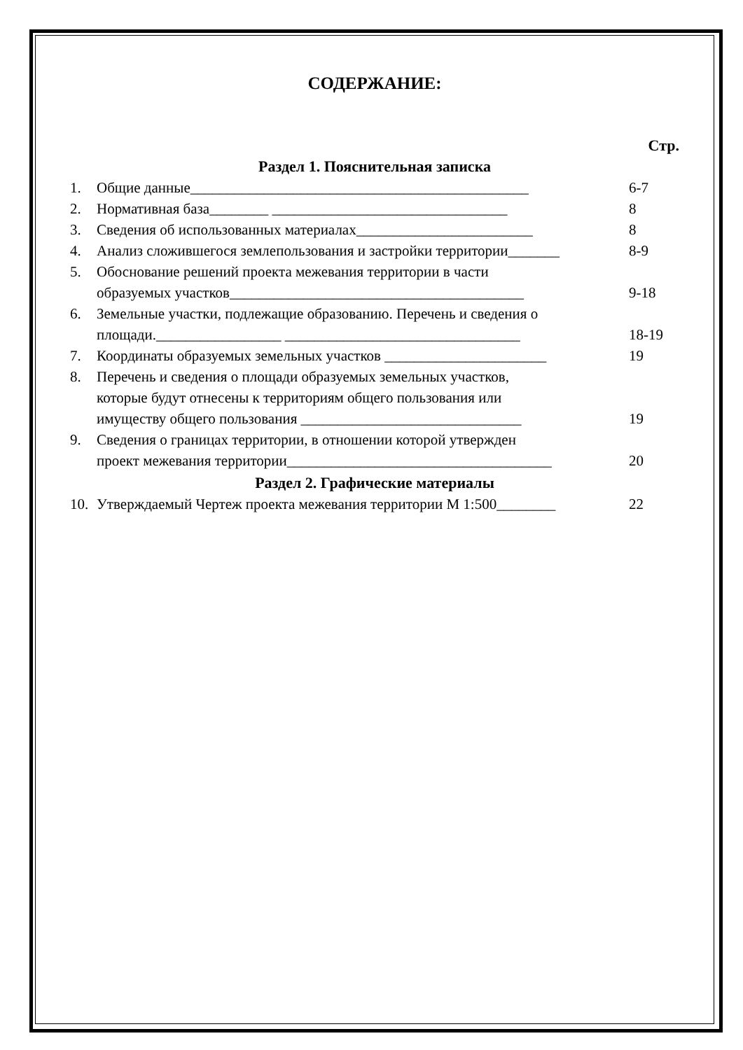СОДЕРЖАНИЕ:
Стр.
Раздел 1. Пояснительная записка
1. Общие данные______________________________________________ 6-7
2. Нормативная база________ ________________________________ 8
3. Сведения об использованных материалах________________________ 8
4. Анализ сложившегося землепользования и застройки территории_______ 8-9
5. Обоснование решений проекта межевания территории в части
образуемых участков________________________________________ 9-18
6. Земельные участки, подлежащие образованию. Перечень и сведения о
площади._________________ ________________________________ 18-19
7. Координаты образуемых земельных участков ______________________ 19
8. Перечень и сведения о площади образуемых земельных участков,
которые будут отнесены к территориям общего пользования или
имуществу общего пользования ______________________________ 19
9. Сведения о границах территории, в отношении которой утвержден
проект межевания территории____________________________________ 20
Раздел 2. Графические материалы
10. Утверждаемый Чертеж проекта межевания территории М 1:500________ 22